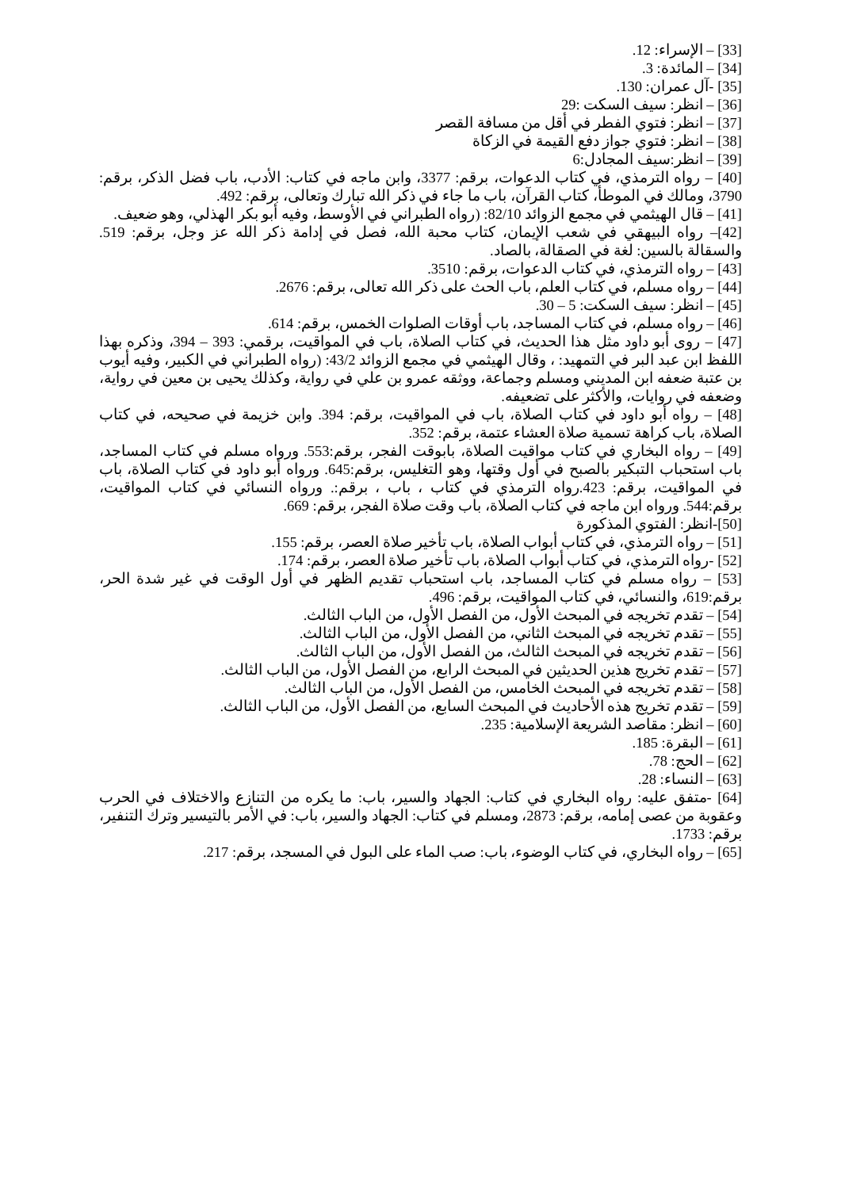[33] – الإسراء: 12.
[34] – المائدة: 3.
[35] -آل عمران: 130.
[36] – انظر: سيف السكت :29
[37] – انظر: فتوي الفطر في أقل من مسافة القصر
[38] – انظر: فتوي جواز دفع القيمة في الزكاة
[39] – انظر:سيف المجادل:6
[40] – رواه الترمذي، في كتاب الدعوات، برقم: 3377، وابن ماجه في كتاب: الأدب، باب فضل الذكر، برقم: 3790، ومالك في الموطأ، كتاب القرآن، باب ما جاء في ذكر الله تبارك وتعالى، برقم: 492.
[41] – قال الهيثمي في مجمع الزوائد 82/10: (رواه الطبراني في الأوسط، وفيه أبو بكر الهذلي، وهو ضعيف.
[42]– رواه البيهقي في شعب الإيمان، كتاب محبة الله، فصل في إدامة ذكر الله عز وجل، برقم: 519. والسقالة بالسين: لغة في الصقالة، بالصاد.
[43] – رواه الترمذي، في كتاب الدعوات، برقم: 3510.
[44] – رواه مسلم، في كتاب العلم، باب الحث على ذكر الله تعالى، برقم: 2676.
[45] – انظر: سيف السكت: 5 – 30.
[46] – رواه مسلم، في كتاب المساجد، باب أوقات الصلوات الخمس، برقم: 614.
[47] – روى أبو داود مثل هذا الحديث، في كتاب الصلاة، باب في المواقيت، برقمي: 393 – 394، وذكره بهذا اللفظ ابن عبد البر في التمهيد: ، وقال الهيثمي في مجمع الزوائد 43/2: (رواه الطبراني في الكبير، وفيه أيوب بن عتبة ضعفه ابن المديني ومسلم وجماعة، ووثقه عمرو بن علي في رواية، وكذلك يحيى بن معين في رواية، وضعفه في روايات، والأكثر على تضعيفه.
[48] – رواه أبو داود في كتاب الصلاة، باب في المواقيت، برقم: 394. وابن خزيمة في صحيحه، في كتاب الصلاة، باب كراهة تسمية صلاة العشاء عتمة، برقم: 352.
[49] – رواه البخاري في كتاب مواقيت الصلاة، بابوقت الفجر، برقم:553. ورواه مسلم في كتاب المساجد، باب استحباب التبكير بالصبح في أول وقتها، وهو التغليس، برقم:645. ورواه أبو داود في كتاب الصلاة، باب في المواقيت، برقم: 423.رواه الترمذي في كتاب ، باب ، برقم:. ورواه النسائي في كتاب المواقيت، برقم:544. ورواه ابن ماجه في كتاب الصلاة، باب وقت صلاة الفجر، برقم: 669.
[50]-انظر: الفتوي المذكورة
[51] – رواه الترمذي، في كتاب أبواب الصلاة، باب تأخير صلاة العصر، برقم: 155.
[52] -رواه الترمذي، في كتاب أبواب الصلاة، باب تأخير صلاة العصر، برقم: 174.
[53] – رواه مسلم في كتاب المساجد، باب استحباب تقديم الظهر في أول الوقت في غير شدة الحر، برقم:619، والنسائي، في كتاب المواقيت، برقم: 496.
[54] – تقدم تخريجه في المبحث الأول، من الفصل الأول، من الباب الثالث.
[55] – تقدم تخريجه في المبحث الثاني، من الفصل الأول، من الباب الثالث.
[56] – تقدم تخريجه في المبحث الثالث، من الفصل الأول، من الباب الثالث.
[57] – تقدم تخريج هذين الحديثين في المبحث الرابع، من الفصل الأول، من الباب الثالث.
[58] – تقدم تخريجه في المبحث الخامس، من الفصل الأول، من الباب الثالث.
[59] – تقدم تخريج هذه الأحاديث في المبحث السابع، من الفصل الأول، من الباب الثالث.
[60] – انظر: مقاصد الشريعة الإسلامية: 235.
[61] – البقرة: 185.
[62] – الحج: 78.
[63] – النساء: 28.
[64] -متفق عليه: رواه البخاري في كتاب: الجهاد والسير، باب: ما يكره من التنازع والاختلاف في الحرب وعقوبة من عصى إمامه، برقم: 2873، ومسلم في كتاب: الجهاد والسير، باب: في الأمر بالتيسير وترك التنفير، برقم: 1733.
[65] – رواه البخاري، في كتاب الوضوء، باب: صب الماء على البول في المسجد، برقم: 217.